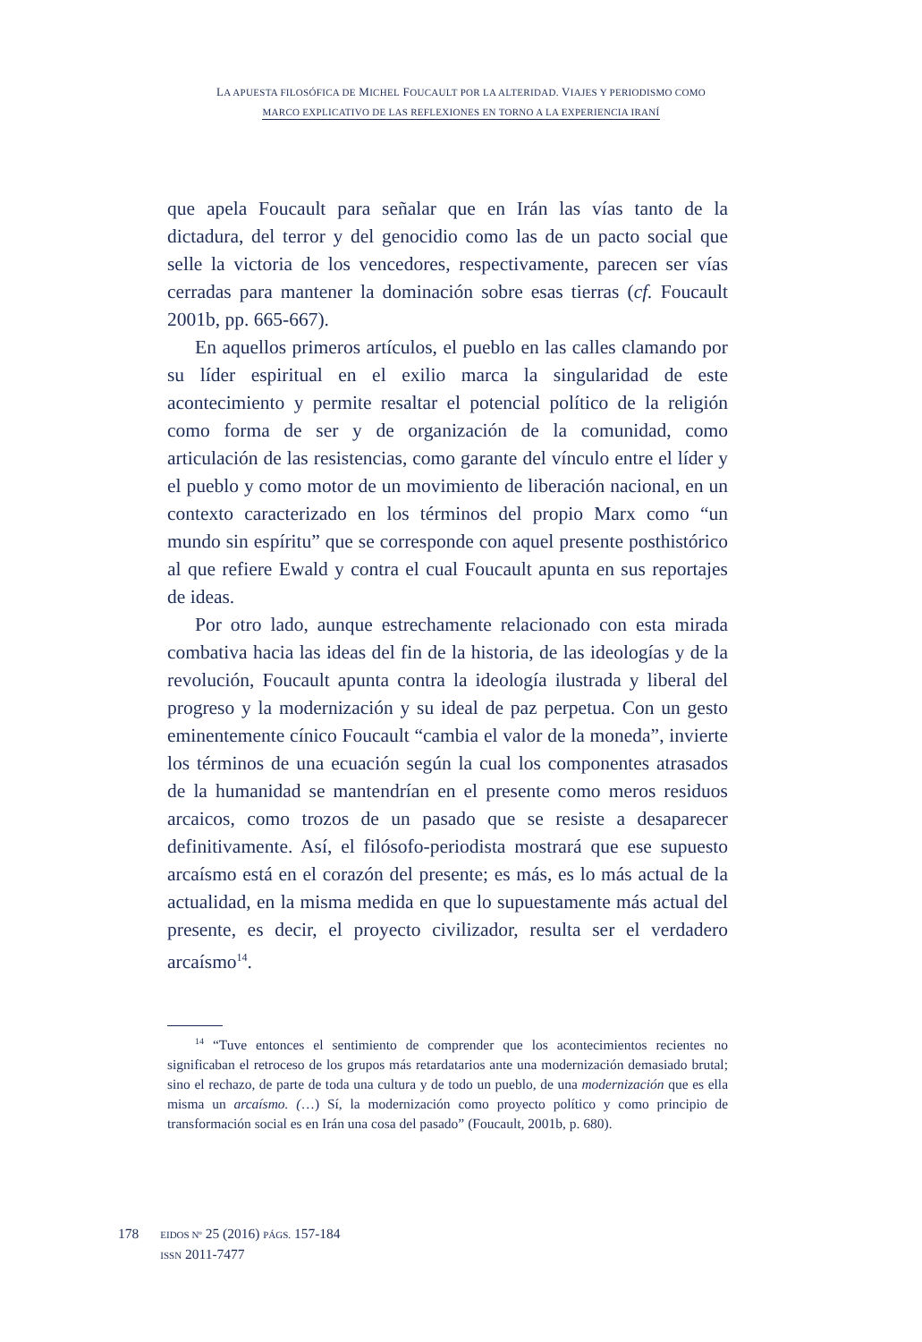LA APUESTA FILOSÓFICA DE MICHEL FOUCAULT POR LA ALTERIDAD. VIAJES Y PERIODISMO COMO
MARCO EXPLICATIVO DE LAS REFLEXIONES EN TORNO A LA EXPERIENCIA IRANÍ
que apela Foucault para señalar que en Irán las vías tanto de la dictadura, del terror y del genocidio como las de un pacto social que selle la victoria de los vencedores, respectivamente, parecen ser vías cerradas para mantener la dominación sobre esas tierras (cf. Foucault 2001b, pp. 665-667).
En aquellos primeros artículos, el pueblo en las calles clamando por su líder espiritual en el exilio marca la singularidad de este acontecimiento y permite resaltar el potencial político de la religión como forma de ser y de organización de la comunidad, como articulación de las resistencias, como garante del vínculo entre el líder y el pueblo y como motor de un movimiento de liberación nacional, en un contexto caracterizado en los términos del propio Marx como “un mundo sin espíritu” que se corresponde con aquel presente posthistórico al que refiere Ewald y contra el cual Foucault apunta en sus reportajes de ideas.
Por otro lado, aunque estrechamente relacionado con esta mirada combativa hacia las ideas del fin de la historia, de las ideologías y de la revolución, Foucault apunta contra la ideología ilustrada y liberal del progreso y la modernización y su ideal de paz perpetua. Con un gesto eminentemente cínico Foucault “cambia el valor de la moneda”, invierte los términos de una ecuación según la cual los componentes atrasados de la humanidad se mantendrían en el presente como meros residuos arcaicos, como trozos de un pasado que se resiste a desaparecer definitivamente. Así, el filósofo-periodista mostrará que ese supuesto arcaísmo está en el corazón del presente; es más, es lo más actual de la actualidad, en la misma medida en que lo supuestamente más actual del presente, es decir, el proyecto civilizador, resulta ser el verdadero arcaísmo<sup>14</sup>.
<sup>14</sup> “Tuve entonces el sentimiento de comprender que los acontecimientos recientes no significaban el retroceso de los grupos más retardatarios ante una modernización demasiado brutal; sino el rechazo, de parte de toda una cultura y de todo un pueblo, de una modernización que es ella misma un arcaísmo. (…) Sí, la modernización como proyecto político y como principio de transformación social es en Irán una cosa del pasado” (Foucault, 2001b, p. 680).
178
EIDOS Nº 25 (2016) PÁGS. 157-184
ISSN 2011-7477